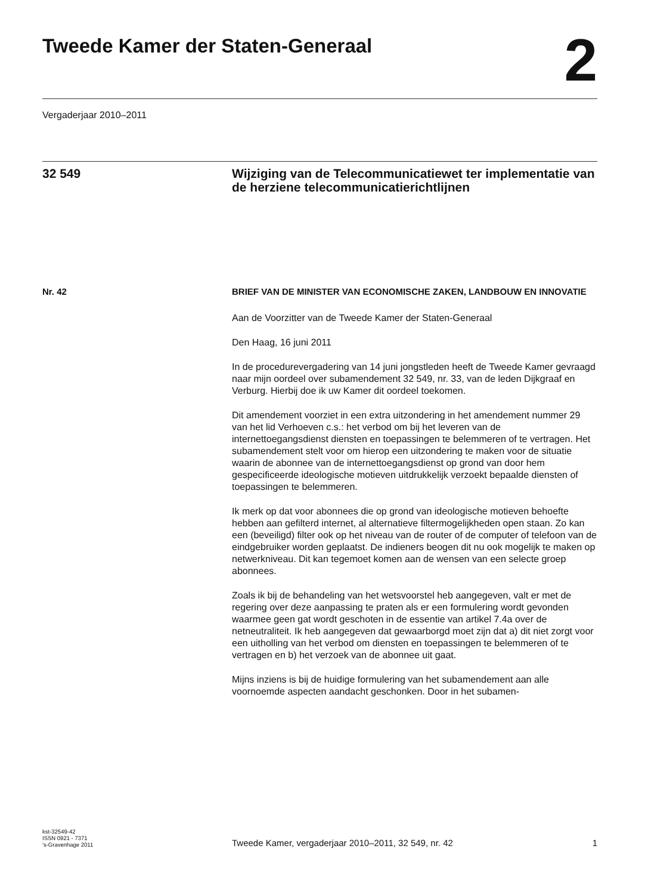Tweede Kamer der Staten-Generaal
2
Vergaderjaar 2010–2011
32 549
Wijziging van de Telecommunicatiewet ter implementatie van de herziene telecommunicatierichtlijnen
Nr. 42
BRIEF VAN DE MINISTER VAN ECONOMISCHE ZAKEN, LANDBOUW EN INNOVATIE
Aan de Voorzitter van de Tweede Kamer der Staten-Generaal
Den Haag, 16 juni 2011
In de procedurevergadering van 14 juni jongstleden heeft de Tweede Kamer gevraagd naar mijn oordeel over subamendement 32 549, nr. 33, van de leden Dijkgraaf en Verburg. Hierbij doe ik uw Kamer dit oordeel toekomen.
Dit amendement voorziet in een extra uitzondering in het amendement nummer 29 van het lid Verhoeven c.s.: het verbod om bij het leveren van de internettoegangsdienst diensten en toepassingen te belemmeren of te vertragen. Het subamendement stelt voor om hierop een uitzondering te maken voor de situatie waarin de abonnee van de internettoegangsdienst op grond van door hem gespecificeerde ideologische motieven uitdrukkelijk verzoekt bepaalde diensten of toepassingen te belemmeren.
Ik merk op dat voor abonnees die op grond van ideologische motieven behoefte hebben aan gefilterd internet, al alternatieve filtermogelijkheden open staan. Zo kan een (beveiligd) filter ook op het niveau van de router of de computer of telefoon van de eindgebruiker worden geplaatst. De indieners beogen dit nu ook mogelijk te maken op netwerkniveau. Dit kan tegemoet komen aan de wensen van een selecte groep abonnees.
Zoals ik bij de behandeling van het wetsvoorstel heb aangegeven, valt er met de regering over deze aanpassing te praten als er een formulering wordt gevonden waarmee geen gat wordt geschoten in de essentie van artikel 7.4a over de netneutraliteit. Ik heb aangegeven dat gewaarborgd moet zijn dat a) dit niet zorgt voor een uitholling van het verbod om diensten en toepassingen te belemmeren of te vertragen en b) het verzoek van de abonnee uit gaat.
Mijns inziens is bij de huidige formulering van het subamendement aan alle voornoemde aspecten aandacht geschonken. Door in het subamen-
kst-32549-42
ISSN 0921 - 7371
’s-Gravenhage 2011
Tweede Kamer, vergaderjaar 2010–2011, 32 549, nr. 42
1